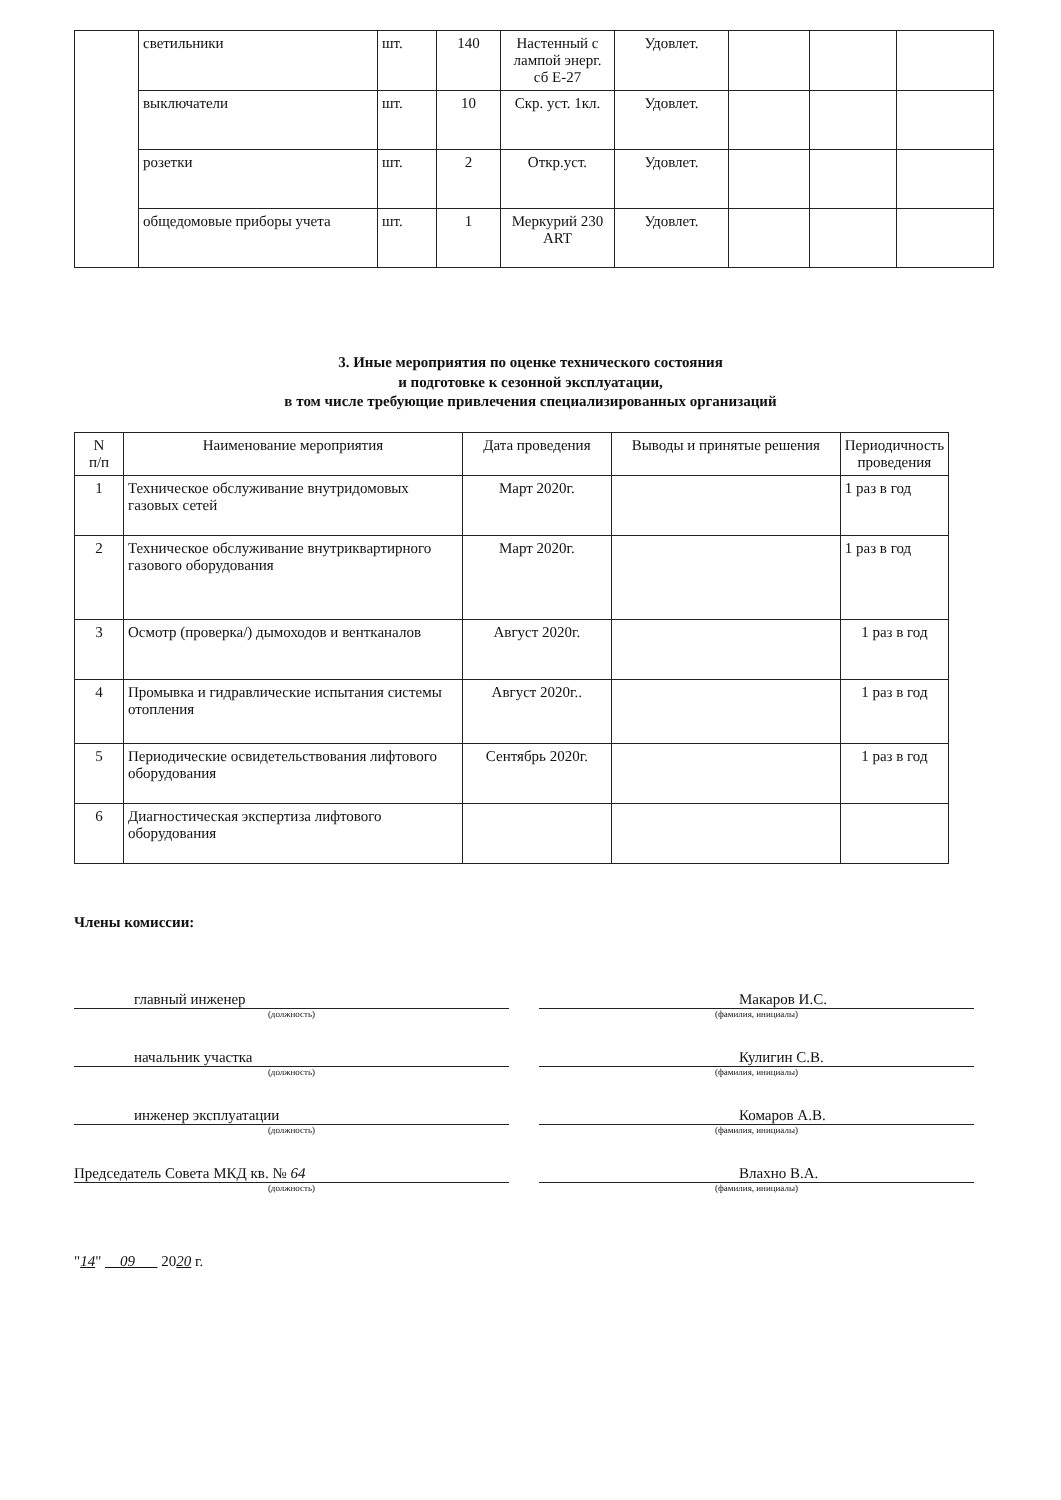| | светильники | шт. | 140 | Настенный с лампой энерг. сб Е-27 | Удовлет. | | | |
| | выключатели | шт. | 10 | Скр. уст. 1кл. | Удовлет. | | | |
| | розетки | шт. | 2 | Откр.уст. | Удовлет. | | | |
| | общедомовые приборы учета | шт. | 1 | Меркурий 230 ART | Удовлет. | | | |
3. Иные мероприятия по оценке технического состояния
и подготовке к сезонной эксплуатации,
в том числе требующие привлечения специализированных организаций
| N п/п | Наименование мероприятия | Дата проведения | Выводы и принятые решения | Периодичность проведения |
| --- | --- | --- | --- | --- |
| 1 | Техническое обслуживание внутридомовых газовых сетей | Март 2020г. | | 1 раз в год |
| 2 | Техническое обслуживание внутриквартирного газового оборудования | Март 2020г. | | 1 раз в год |
| 3 | Осмотр (проверка/) дымоходов и вентканалов | Август 2020г. | | 1 раз в год |
| 4 | Промывка и гидравлические испытания системы отопления | Август 2020г.. | | 1 раз в год |
| 5 | Периодические освидетельствования лифтового оборудования | Сентябрь 2020г. | | 1 раз в год |
| 6 | Диагностическая экспертиза лифтового оборудования | | | |
Члены комиссии:
главный инженер
(должность)
Макаров И.С.
(фамилия, инициалы)
начальник участка
(должность)
Кулигин С.В.
(фамилия, инициалы)
инженер эксплуатации
(должность)
Комаров А.В.
(фамилия, инициалы)
Председатель Совета МКД кв. № 64
(должность)
Влахно В.А.
(фамилия, инициалы)
"14" 09 2020 г.